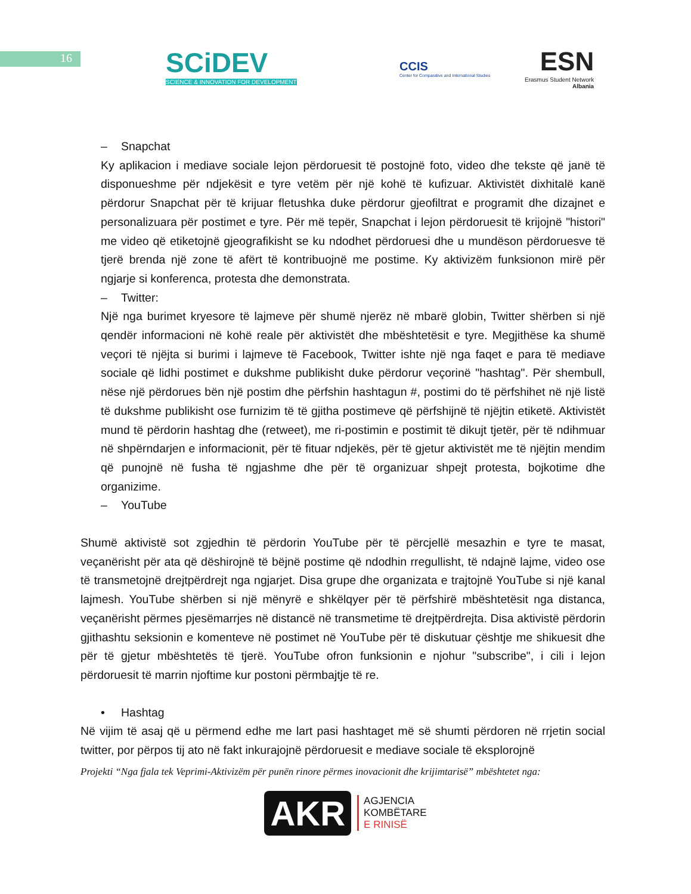16
SCiDEV
SCIENCE & INNOVATION FOR DEVELOPMENT
CCIS
Center for Comparative and International Studies
ESN
Erasmus Student Network
Albania
– Snapchat
Ky aplikacion i mediave sociale lejon përdoruesit të postojnë foto, video dhe tekste që janë të disponueshme për ndjekësit e tyre vetëm për një kohë të kufizuar. Aktivistët dixhitalë kanë përdorur Snapchat për të krijuar fletushka duke përdorur gjeofiltrat e programit dhe dizajnet e personalizuara për postimet e tyre. Për më tepër, Snapchat i lejon përdoruesit të krijojnë "histori" me video që etiketojnë gjeografikisht se ku ndodhet përdoruesi dhe u mundëson përdoruesve të tjerë brenda një zone të afërt të kontribuojnë me postime. Ky aktivizëm funksionon mirë për ngjarje si konferenca, protesta dhe demonstrata.
– Twitter:
Një nga burimet kryesore të lajmeve për shumë njerëz në mbarë globin, Twitter shërben si një qendër informacioni në kohë reale për aktivistët dhe mbështetësit e tyre. Megjithëse ka shumë veçori të njëjta si burimi i lajmeve të Facebook, Twitter ishte një nga faqet e para të mediave sociale që lidhi postimet e dukshme publikisht duke përdorur veçorinë "hashtag". Për shembull, nëse një përdorues bën një postim dhe përfshin hashtagun #, postimi do të përfshihet në një listë të dukshme publikisht ose furnizim të të gjitha postimeve që përfshijnë të njëjtin etiketë. Aktivistët mund të përdorin hashtag dhe (retweet), me ri-postimin e postimit të dikujt tjetër, për të ndihmuar në shpërndarjen e informacionit, për të fituar ndjekës, për të gjetur aktivistët me të njëjtin mendim që punojnë në fusha të ngjashme dhe për të organizuar shpejt protesta, bojkotime dhe organizime.
– YouTube
Shumë aktivistë sot zgjedhin të përdorin YouTube për të përcjellë mesazhin e tyre te masat, veçanërisht për ata që dëshirojnë të bëjnë postime që ndodhin rregullisht, të ndajnë lajme, video ose të transmetojnë drejtpërdrejt nga ngjarjet. Disa grupe dhe organizata e trajtojnë YouTube si një kanal lajmesh. YouTube shërben si një mënyrë e shkëlqyer për të përfshirë mbështetësit nga distanca, veçanërisht përmes pjesëmarrjes në distancë në transmetime të drejtpërdrejta. Disa aktivistë përdorin gjithashtu seksionin e komenteve në postimet në YouTube për të diskutuar çështje me shikuesit dhe për të gjetur mbështetës të tjerë. YouTube ofron funksionin e njohur "subscribe", i cili i lejon përdoruesit të marrin njoftime kur postoni përmbajtje të re.
• Hashtag
Në vijim të asaj që u përmend edhe me lart pasi hashtaget më së shumti përdoren në rrjetin social twitter, por përpos tij ato në fakt inkurajojnë përdoruesit e mediave sociale të eksplorojnë
Projekti “Nga fjala tek Veprimi-Aktivizëm për punën rinore përmes inovacionit dhe krijimtarisë” mbështetet nga:
AKR
AGJENCIA
KOMBËTARE
E RINISË